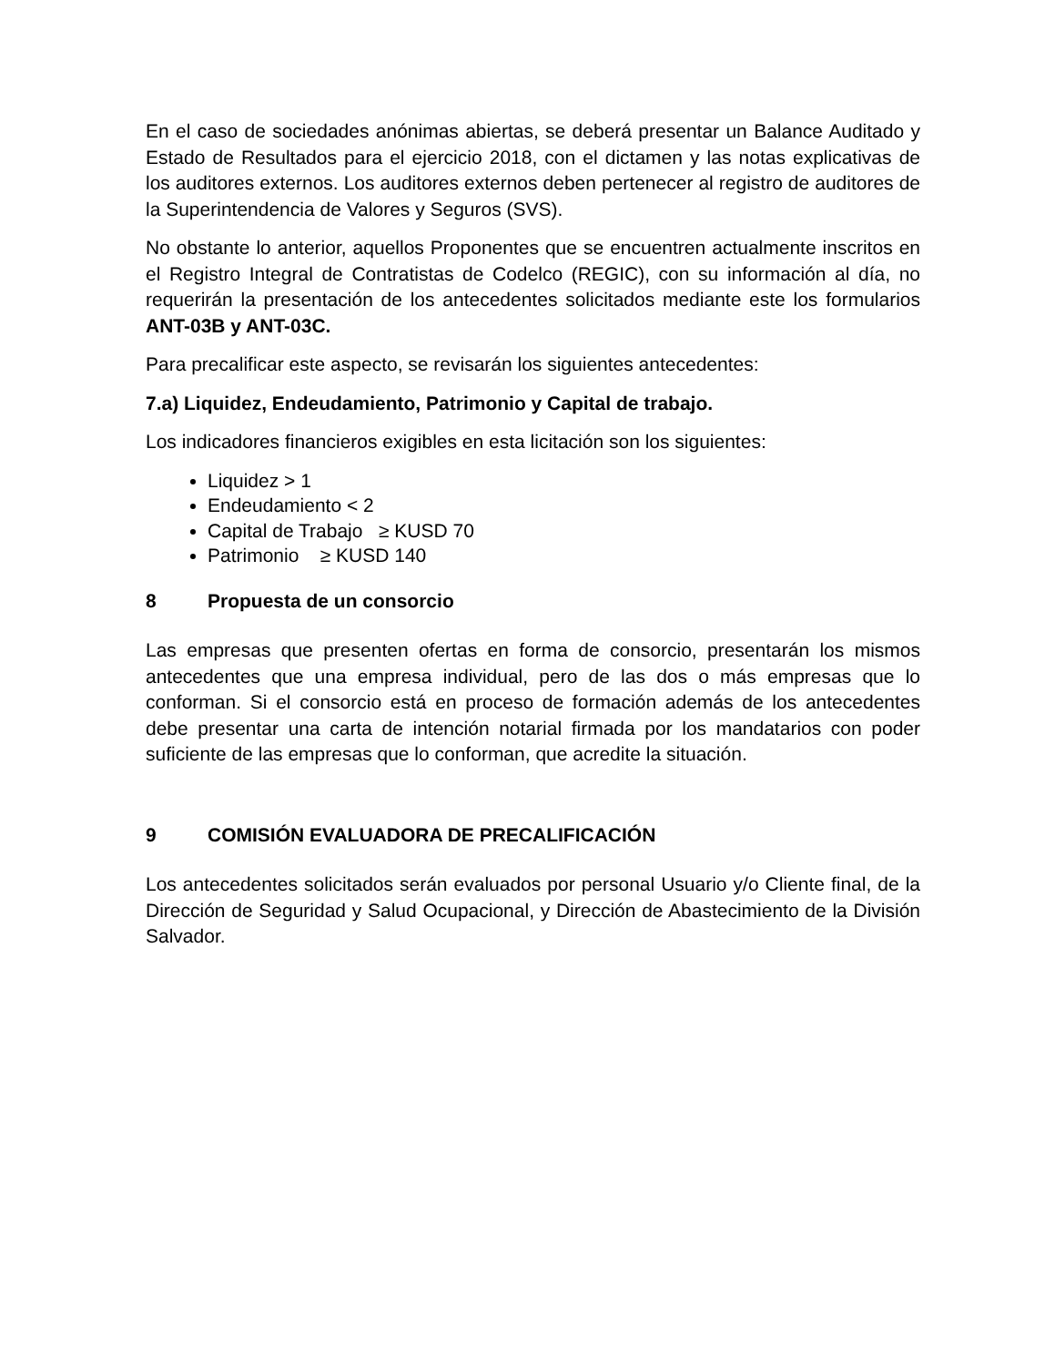En el caso de sociedades anónimas abiertas, se deberá presentar un Balance Auditado y Estado de Resultados para el ejercicio 2018, con el dictamen y las notas explicativas de los auditores externos. Los auditores externos deben pertenecer al registro de auditores de la Superintendencia de Valores y Seguros (SVS).
No obstante lo anterior, aquellos Proponentes que se encuentren actualmente inscritos en el Registro Integral de Contratistas de Codelco (REGIC), con su información al día, no requerirán la presentación de los antecedentes solicitados mediante este los formularios ANT-03B y ANT-03C.
Para precalificar este aspecto, se revisarán los siguientes antecedentes:
7.a) Liquidez, Endeudamiento, Patrimonio y Capital de trabajo.
Los indicadores financieros exigibles en esta licitación son los siguientes:
Liquidez > 1
Endeudamiento < 2
Capital de Trabajo ≥ KUSD 70
Patrimonio ≥ KUSD 140
8 Propuesta de un consorcio
Las empresas que presenten ofertas en forma de consorcio, presentarán los mismos antecedentes que una empresa individual, pero de las dos o más empresas que lo conforman. Si el consorcio está en proceso de formación además de los antecedentes debe presentar una carta de intención notarial firmada por los mandatarios con poder suficiente de las empresas que lo conforman, que acredite la situación.
9 COMISIÓN EVALUADORA DE PRECALIFICACIÓN
Los antecedentes solicitados serán evaluados por personal Usuario y/o Cliente final, de la Dirección de Seguridad y Salud Ocupacional, y Dirección de Abastecimiento de la División Salvador.